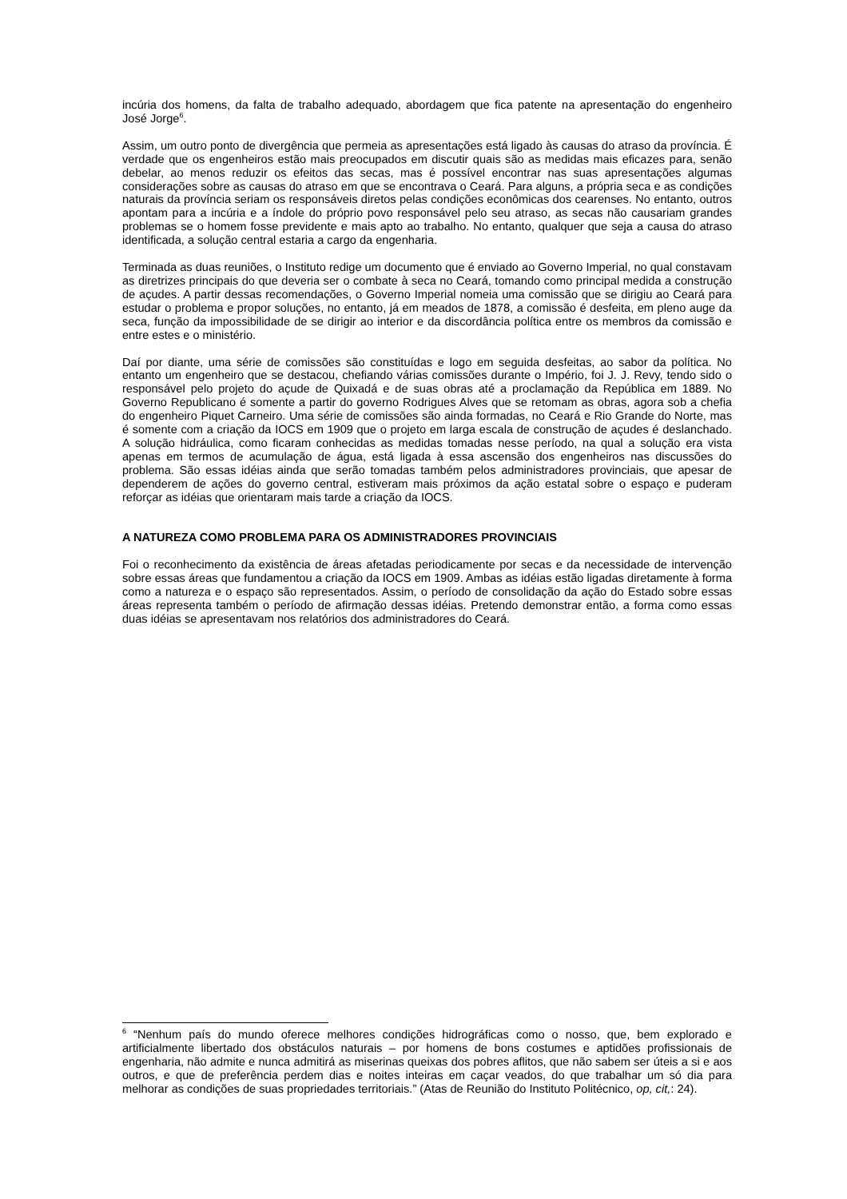incúria dos homens, da falta de trabalho adequado, abordagem que fica patente na apresentação do engenheiro José Jorge<sup>6</sup>.
Assim, um outro ponto de divergência que permeia as apresentações está ligado às causas do atraso da província. É verdade que os engenheiros estão mais preocupados em discutir quais são as medidas mais eficazes para, senão debelar, ao menos reduzir os efeitos das secas, mas é possível encontrar nas suas apresentações algumas considerações sobre as causas do atraso em que se encontrava o Ceará. Para alguns, a própria seca e as condições naturais da província seriam os responsáveis diretos pelas condições econômicas dos cearenses. No entanto, outros apontam para a incúria e a índole do próprio povo responsável pelo seu atraso, as secas não causariam grandes problemas se o homem fosse previdente e mais apto ao trabalho. No entanto, qualquer que seja a causa do atraso identificada, a solução central estaria a cargo da engenharia.
Terminada as duas reuniões, o Instituto redige um documento que é enviado ao Governo Imperial, no qual constavam as diretrizes principais do que deveria ser o combate à seca no Ceará, tomando como principal medida a construção de açudes. A partir dessas recomendações, o Governo Imperial nomeia uma comissão que se dirigiu ao Ceará para estudar o problema e propor soluções, no entanto, já em meados de 1878, a comissão é desfeita, em pleno auge da seca, função da impossibilidade de se dirigir ao interior e da discordância política entre os membros da comissão e entre estes e o ministério.
Daí por diante, uma série de comissões são constituídas e logo em seguida desfeitas, ao sabor da política. No entanto um engenheiro que se destacou, chefiando várias comissões durante o Império, foi J. J. Revy, tendo sido o responsável pelo projeto do açude de Quixadá e de suas obras até a proclamação da República em 1889. No Governo Republicano é somente a partir do governo Rodrigues Alves que se retomam as obras, agora sob a chefia do engenheiro Piquet Carneiro. Uma série de comissões são ainda formadas, no Ceará e Rio Grande do Norte, mas é somente com a criação da IOCS em 1909 que o projeto em larga escala de construção de açudes é deslanchado. A solução hidráulica, como ficaram conhecidas as medidas tomadas nesse período, na qual a solução era vista apenas em termos de acumulação de água, está ligada à essa ascensão dos engenheiros nas discussões do problema. São essas idéias ainda que serão tomadas também pelos administradores provinciais, que apesar de dependerem de ações do governo central, estiveram mais próximos da ação estatal sobre o espaço e puderam reforçar as idéias que orientaram mais tarde a criação da IOCS.
A NATUREZA COMO PROBLEMA PARA OS ADMINISTRADORES PROVINCIAIS
Foi o reconhecimento da existência de áreas afetadas periodicamente por secas e da necessidade de intervenção sobre essas áreas que fundamentou a criação da IOCS em 1909. Ambas as idéias estão ligadas diretamente à forma como a natureza e o espaço são representados. Assim, o período de consolidação da ação do Estado sobre essas áreas representa também o período de afirmação dessas idéias. Pretendo demonstrar então, a forma como essas duas idéias se apresentavam nos relatórios dos administradores do Ceará.
<sup>6</sup> “Nenhum país do mundo oferece melhores condições hidrográficas como o nosso, que, bem explorado e artificialmente libertado dos obstáculos naturais – por homens de bons costumes e aptidões profissionais de engenharia, não admite e nunca admitirá as miserinas queixas dos pobres aflitos, que não sabem ser úteis a si e aos outros, e que de preferência perdem dias e noites inteiras em caçar veados, do que trabalhar um só dia para melhorar as condições de suas propriedades territoriais.” (Atas de Reunião do Instituto Politécnico, op, cit,: 24).